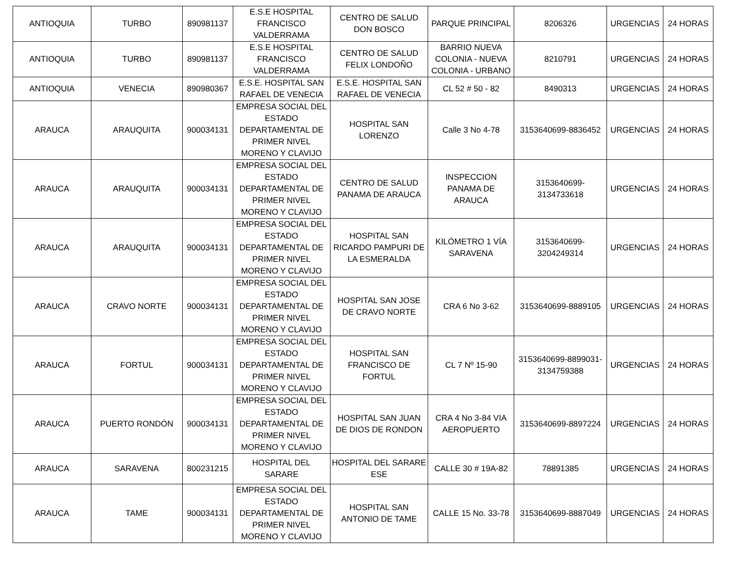| ANTIOQUIA | TURBO | 890981137 | E.S.E HOSPITAL FRANCISCO VALDERRAMA | CENTRO DE SALUD DON BOSCO | PARQUE PRINCIPAL | 8206326 | URGENCIAS | 24 HORAS |
| ANTIOQUIA | TURBO | 890981137 | E.S.E HOSPITAL FRANCISCO VALDERRAMA | CENTRO DE SALUD FELIX LONDOÑO | BARRIO NUEVA COLONIA - NUEVA COLONIA - URBANO | 8210791 | URGENCIAS | 24 HORAS |
| ANTIOQUIA | VENECIA | 890980367 | E.S.E. HOSPITAL SAN RAFAEL DE VENECIA | E.S.E. HOSPITAL SAN RAFAEL DE VENECIA | CL 52 # 50 - 82 | 8490313 | URGENCIAS | 24 HORAS |
| ARAUCA | ARAUQUITA | 900034131 | EMPRESA SOCIAL DEL ESTADO DEPARTAMENTAL DE PRIMER NIVEL MORENO Y CLAVIJO | HOSPITAL SAN LORENZO | Calle 3 No 4-78 | 3153640699-8836452 | URGENCIAS | 24 HORAS |
| ARAUCA | ARAUQUITA | 900034131 | EMPRESA SOCIAL DEL ESTADO DEPARTAMENTAL DE PRIMER NIVEL MORENO Y CLAVIJO | CENTRO DE SALUD PANAMA DE ARAUCA | INSPECCION PANAMA DE ARAUCA | 3153640699-3134733618 | URGENCIAS | 24 HORAS |
| ARAUCA | ARAUQUITA | 900034131 | EMPRESA SOCIAL DEL ESTADO DEPARTAMENTAL DE PRIMER NIVEL MORENO Y CLAVIJO | HOSPITAL SAN RICARDO PAMPURI DE LA ESMERALDA | KILÓMETRO 1 VÍA SARAVENA | 3153640699-3204249314 | URGENCIAS | 24 HORAS |
| ARAUCA | CRAVO NORTE | 900034131 | EMPRESA SOCIAL DEL ESTADO DEPARTAMENTAL DE PRIMER NIVEL MORENO Y CLAVIJO | HOSPITAL SAN JOSE DE CRAVO NORTE | CRA 6 No 3-62 | 3153640699-8889105 | URGENCIAS | 24 HORAS |
| ARAUCA | FORTUL | 900034131 | EMPRESA SOCIAL DEL ESTADO DEPARTAMENTAL DE PRIMER NIVEL MORENO Y CLAVIJO | HOSPITAL SAN FRANCISCO DE FORTUL | CL 7 Nº 15-90 | 3153640699-8899031-3134759388 | URGENCIAS | 24 HORAS |
| ARAUCA | PUERTO RONDÓN | 900034131 | EMPRESA SOCIAL DEL ESTADO DEPARTAMENTAL DE PRIMER NIVEL MORENO Y CLAVIJO | HOSPITAL SAN JUAN DE DIOS DE RONDON | CRA 4 No 3-84 VIA AEROPUERTO | 3153640699-8897224 | URGENCIAS | 24 HORAS |
| ARAUCA | SARAVENA | 800231215 | HOSPITAL DEL SARARE | HOSPITAL DEL SARARE ESE | CALLE 30 # 19A-82 | 78891385 | URGENCIAS | 24 HORAS |
| ARAUCA | TAME | 900034131 | EMPRESA SOCIAL DEL ESTADO DEPARTAMENTAL DE PRIMER NIVEL MORENO Y CLAVIJO | HOSPITAL SAN ANTONIO DE TAME | CALLE 15 No. 33-78 | 3153640699-8887049 | URGENCIAS | 24 HORAS |